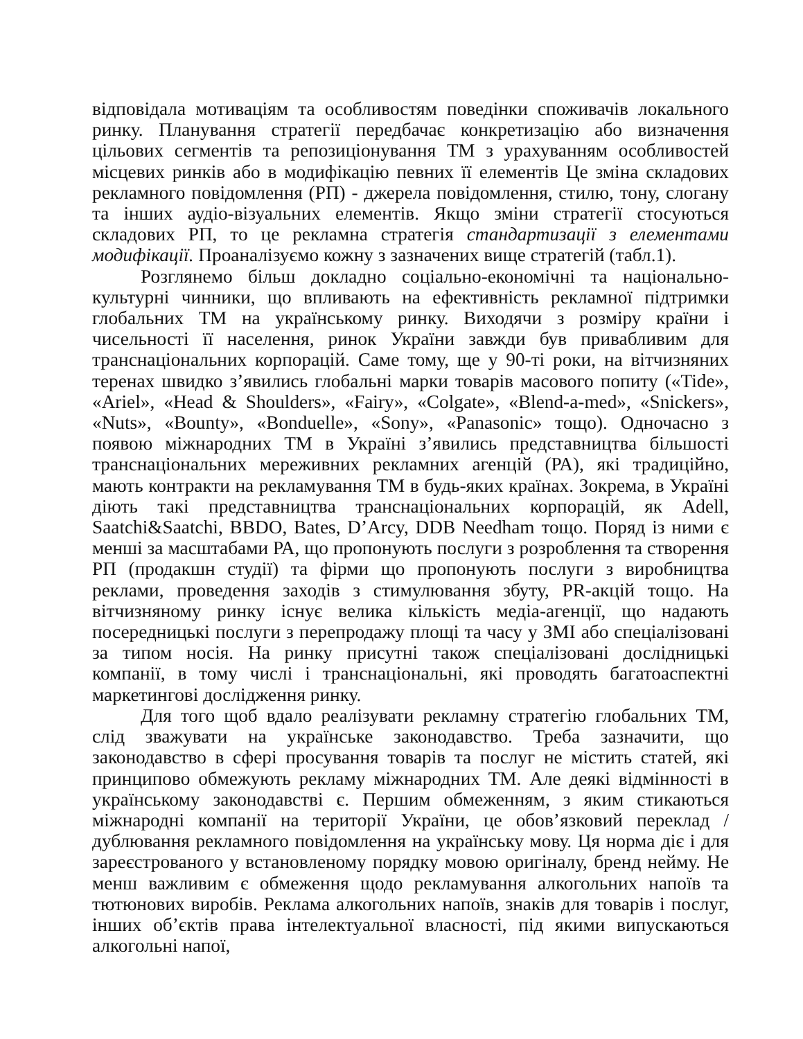відповідала мотиваціям та особливостям поведінки споживачів локального ринку. Планування стратегії передбачає конкретизацію або визначення цільових сегментів та репозиціонування ТМ з урахуванням особливостей місцевих ринків або в модифікацію певних її елементів Це зміна складових рекламного повідомлення (РП) - джерела повідомлення, стилю, тону, слогану та інших аудіо-візуальних елементів. Якщо зміни стратегії стосуються складових РП, то це рекламна стратегія стандартизації з елементами модифікації. Проаналізуємо кожну з зазначених вище стратегій (табл.1).
Розглянемо більш докладно соціально-економічні та національно-культурні чинники, що впливають на ефективність рекламної підтримки глобальних ТМ на українському ринку. Виходячи з розміру країни і чисельності її населення, ринок України завжди був привабливим для транснаціональних корпорацій. Саме тому, ще у 90-ті роки, на вітчизняних теренах швидко з’явились глобальні марки товарів масового попиту («Tide», «Ariel», «Head & Shoulders», «Fairy», «Colgate», «Blend-a-med», «Snickers», «Nuts», «Bounty», «Bonduelle», «Sony», «Panasonic» тощо). Одночасно з появою міжнародних ТМ в Україні з’явились представництва більшості транснаціональних мереживних рекламних агенцій (РА), які традиційно, мають контракти на рекламування ТМ в будь-яких країнах. Зокрема, в Україні діють такі представництва транснаціональних корпорацій, як Adell, Saatchi&Saatchi, BBDO, Bates, D’Arcy, DDB Needham тощо. Поряд із ними є менші за масштабами РА, що пропонують послуги з розроблення та створення РП (продакшн студії) та фірми що пропонують послуги з виробництва реклами, проведення заходів з стимулювання збуту, PR-акцій тощо. На вітчизняному ринку існує велика кількість медіа-агенції, що надають посередницькі послуги з перепродажу площі та часу у ЗМІ або спеціалізовані за типом носія. На ринку присутні також спеціалізовані дослідницькі компанії, в тому числі і транснаціональні, які проводять багатоаспектні маркетингові дослідження ринку.
Для того щоб вдало реалізувати рекламну стратегію глобальних ТМ, слід зважувати на українське законодавство. Треба зазначити, що законодавство в сфері просування товарів та послуг не містить статей, які принципово обмежують рекламу міжнародних ТМ. Але деякі відмінності в українському законодавстві є. Першим обмеженням, з яким стикаються міжнародні компанії на території України, це обов’язковий переклад / дублювання рекламного повідомлення на українську мову. Ця норма діє і для зареєстрованого у встановленому порядку мовою оригіналу, бренд нейму. Не менш важливим є обмеження щодо рекламування алкогольних напоїв та тютюнових виробів. Реклама алкогольних напоїв, знаків для товарів і послуг, інших об’єктів права інтелектуальної власності, під якими випускаються алкогольні напої,